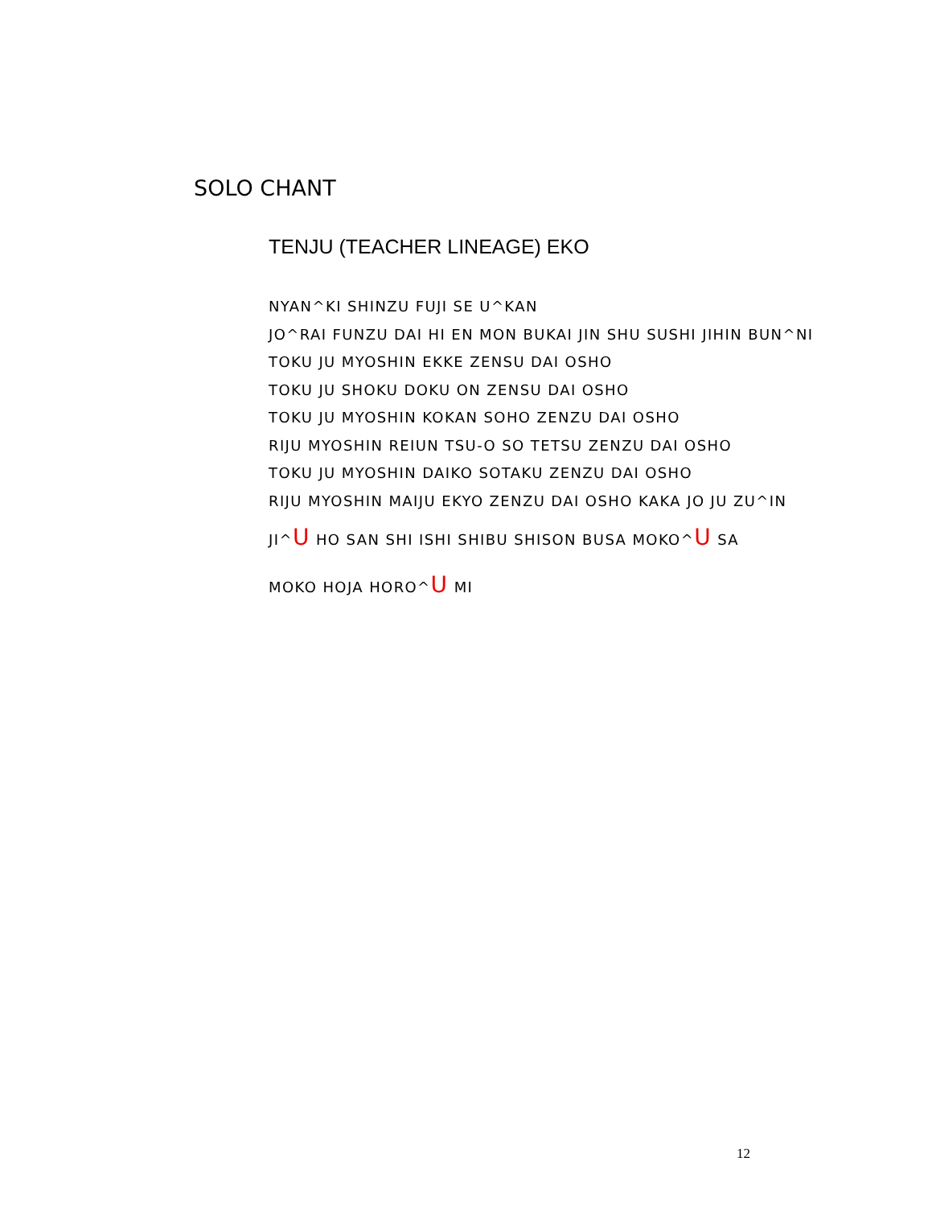SOLO CHANT
TENJU (TEACHER LINEAGE) EKO
NYAN^KI SHINZU FUJI SE U^KAN
JO^RAI FUNZU DAI HI EN MON BUKAI JIN SHU SUSHI JIHIN BUN^NI
TOKU JU MYOSHIN EKKE ZENSU DAI OSHO
TOKU JU SHOKU DOKU ON ZENSU DAI OSHO
TOKU JU MYOSHIN KOKAN SOHO ZENZU DAI OSHO
RIJU MYOSHIN REIUN TSU-O SO TETSU ZENZU DAI OSHO
TOKU JU MYOSHIN DAIKO SOTAKU ZENZU DAI OSHO
RIJU MYOSHIN MAIJU EKYO ZENZU DAI OSHO KAKA JO JU ZU^IN
JI^U HO SAN SHI ISHI SHIBU SHISON BUSA MOKO^U SA
MOKO HOJA HORO^U MI
12